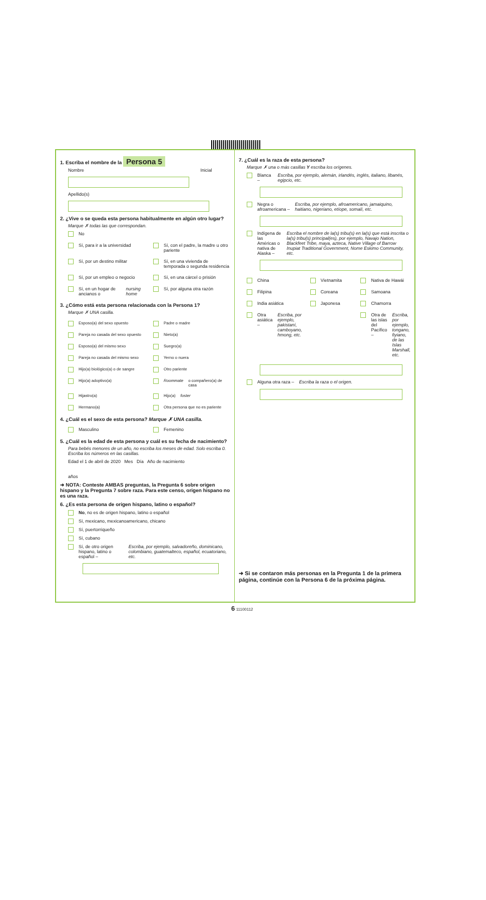1. Escriba el nombre de la Persona 5
Nombre Inicial
Apellido(s)
2. ¿Vive o se queda esta persona habitualmente en algún otro lugar?
Marque ✗ todas las que correspondan.
No
Sí, para ir a la universidad
Sí, con el padre, la madre u otro pariente
Sí, por un destino militar
Sí, en una vivienda de temporada o segunda residencia
Sí, por un empleo o negocio
Sí, en una cárcel o prisión
Sí, en un hogar de ancianos o nursing home
Sí, por alguna otra razón
3. ¿Cómo está esta persona relacionada con la Persona 1?
Marque ✗ UNA casilla.
Esposo(a) del sexo opuesto
Padre o madre
Pareja no casada del sexo opuesto
Nieto(a)
Esposo(a) del mismo sexo
Suegro(a)
Pareja no casada del mismo sexo
Yerno o nuera
Hijo(a) biológico(a) o de sangre
Otro pariente
Hijo(a) adoptivo(a)
Roommate o compañero(a) de casa
Hijastro(a)
Hijo(a) foster
Hermano(a)
Otra persona que no es pariente
4. ¿Cuál es el sexo de esta persona? Marque ✗ UNA casilla.
Masculino
Femenino
5. ¿Cuál es la edad de esta persona y cuál es su fecha de nacimiento?
Para bebés menores de un año, no escriba los meses de edad. Solo escriba 0.
Escriba los números en las casillas.
Edad el 1 de abril de 2020 Mes Día Año de nacimiento
años
➜ NOTA: Conteste AMBAS preguntas, la Pregunta 6 sobre origen hispano y la Pregunta 7 sobre raza. Para este censo, origen hispano no es una raza.
6. ¿Es esta persona de origen hispano, latino o español?
No, no es de origen hispano, latino o español
Sí, mexicano, mexicanoamericano, chicano
Sí, puertorriqueño
Sí, cubano
Sí, de otro origen hispano, latino o español – Escriba, por ejemplo, salvadoreño, dominicano, colombiano, guatemalteco, español, ecuatoriano, etc.
7. ¿Cuál es la raza de esta persona?
Marque ✗ una o más casillas Y escriba los orígenes.
Blanca – Escriba, por ejemplo, alemán, irlandés, inglés, italiano, libanés, egipcio, etc.
Negra o afroamericana – Escriba, por ejemplo, afroamericano, jamaiquino, haitiano, nigeriano, etíope, somalí, etc.
Indígena de las Américas o nativa de Alaska – Escriba el nombre de la(s) tribu(s) en la(s) que está inscrita o la(s) tribu(s) principal(es), por ejemplo, Navajo Nation, Blackfeet Tribe, maya, azteca, Native Village of Barrow Inupiat Traditional Government, Nome Eskimo Community, etc.
China
Vietnamita
Nativa de Hawái
Filipina
Coreana
Samoana
India asiática
Japonesa
Chamorra
Otra asiática – Escriba, por ejemplo, pakistaní, camboyano, hmong, etc.
Otra de las islas del Pacífico – Escriba, por ejemplo, tongano, fiyiano, de las Islas Marshall, etc.
Alguna otra raza – Escriba la raza o el origen.
➜ Si se contaron más personas en la Pregunta 1 de la primera página, continúe con la Persona 6 de la próxima página.
6 11100112